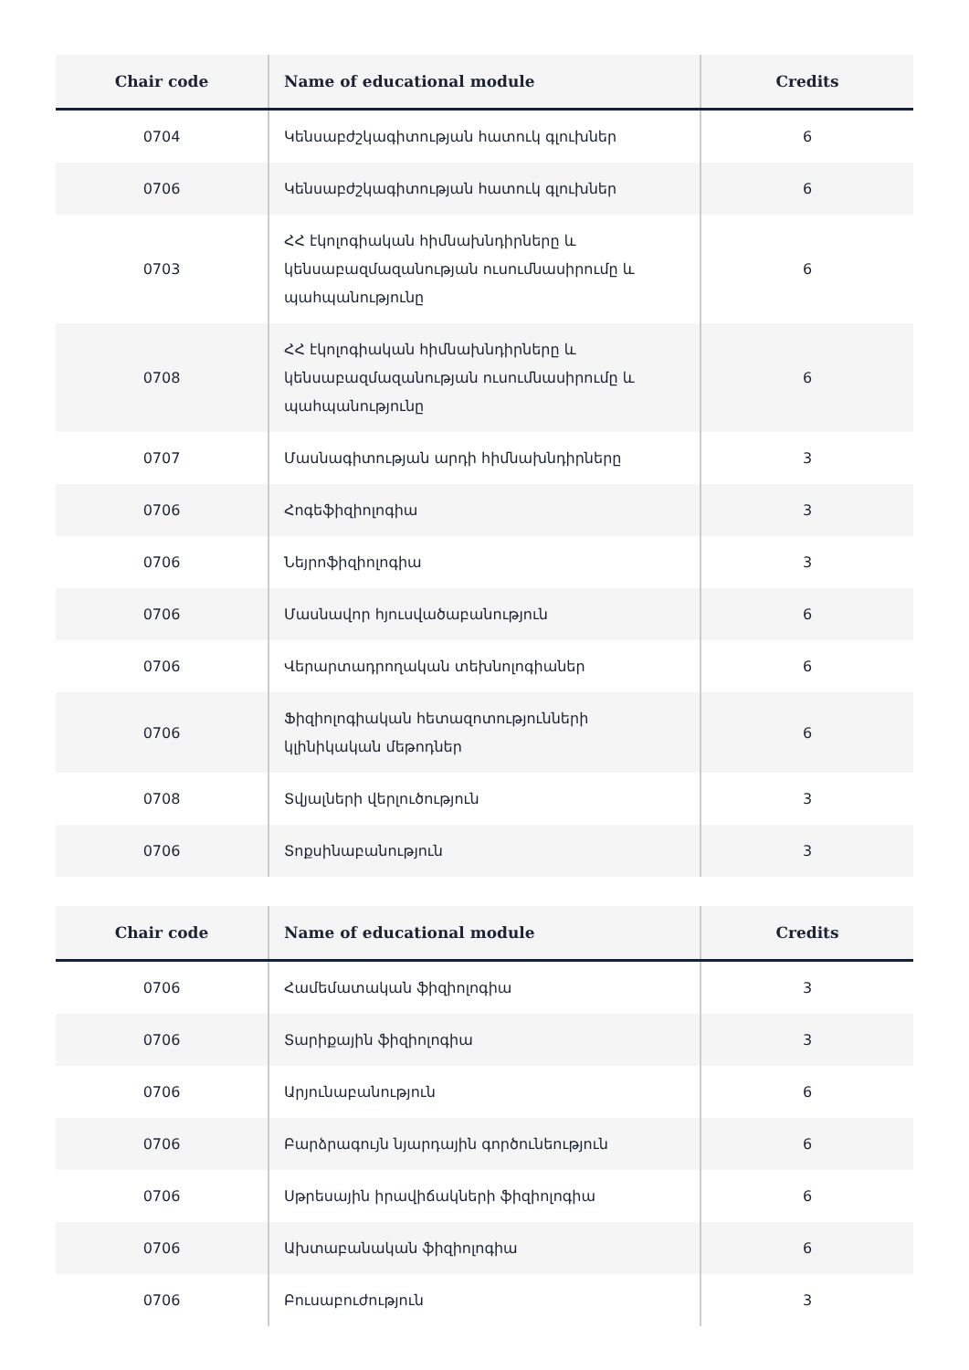| Chair code | Name of educational module | Credits |
| --- | --- | --- |
| 0704 | Կենսաբժշկագիտության հատուկ գլուխներ | 6 |
| 0706 | Կենսաբժշկագիտության հատուկ գլուխներ | 6 |
| 0703 | ՀՀ էկոլոգիական հիմնախնդիրները և կենսաբազմազանության ուսումնասիրումը և պահպանությունը | 6 |
| 0708 | ՀՀ էկոլոգիական հիմնախնդիրները և կենսաբազմազանության ուսումնասիրումը և պահպանությունը | 6 |
| 0707 | Մասնագիտության արդի հիմնախնդիրները | 3 |
| 0706 | Հոգեֆիզիոլոգիա | 3 |
| 0706 | Նեյրոֆիզիոլոգիա | 3 |
| 0706 | Մասնավոր հյուսվածաբանություն | 6 |
| 0706 | Վերարտադրողական տեխնոլոգիաներ | 6 |
| 0706 | Ֆիզիոլոգիական հետազոտությունների կլինիկական մեթոդներ | 6 |
| 0708 | Տվյալների վերլուծություն | 3 |
| 0706 | Տոքսինաբանություն | 3 |
| Chair code | Name of educational module | Credits |
| --- | --- | --- |
| 0706 | Համեմատական ֆիզիոլոգիա | 3 |
| 0706 | Տարիքային ֆիզիոլոգիա | 3 |
| 0706 | Արյունաբանություն | 6 |
| 0706 | Բարձրագույն նյարդային գործունեություն | 6 |
| 0706 | Սթրեսային իրավիճակների ֆիզիոլոգիա | 6 |
| 0706 | Ախտաբանական ֆիզիոլոգիա | 6 |
| 0706 | Բուսաբուժություն | 3 |